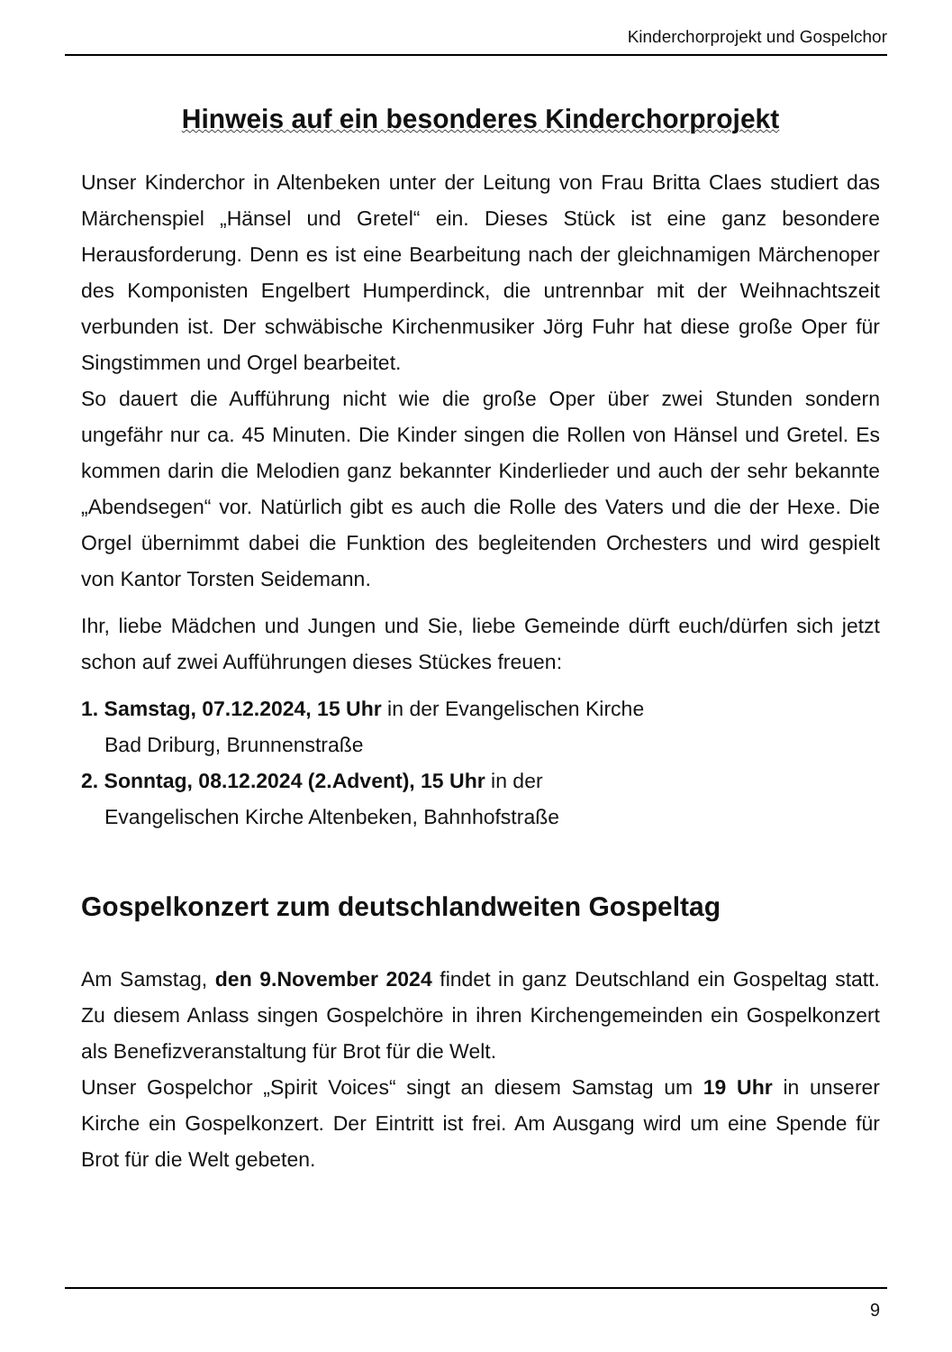Kinderchorprojekt und Gospelchor
Hinweis auf ein besonderes Kinderchorprojekt
Unser Kinderchor in Altenbeken unter der Leitung von Frau Britta Claes studiert das Märchenspiel „Hänsel und Gretel“ ein. Dieses Stück ist eine ganz besondere Herausforderung. Denn es ist eine Bearbeitung nach der gleichnamigen Märchenoper des Komponisten Engelbert Humperdinck, die untrennbar mit der Weihnachtszeit verbunden ist. Der schwäbische Kirchenmusiker Jörg Fuhr hat diese große Oper für Singstimmen und Orgel bearbeitet.
So dauert die Aufführung nicht wie die große Oper über zwei Stunden sondern ungefähr nur ca. 45 Minuten. Die Kinder singen die Rollen von Hänsel und Gretel. Es kommen darin die Melodien ganz bekannter Kinderlieder und auch der sehr bekannte „Abendsegen“ vor. Natürlich gibt es auch die Rolle des Vaters und die der Hexe. Die Orgel übernimmt dabei die Funktion des begleitenden Orchesters und wird gespielt von Kantor Torsten Seidemann.
Ihr, liebe Mädchen und Jungen und Sie, liebe Gemeinde dürft euch/dürfen sich jetzt schon auf zwei Aufführungen dieses Stückes freuen:
1. Samstag, 07.12.2024, 15 Uhr in der Evangelischen Kirche
Bad Driburg, Brunnenstraße
2. Sonntag, 08.12.2024 (2.Advent), 15 Uhr in der
Evangelischen Kirche Altenbeken, Bahnhofstraße
Gospelkonzert zum deutschlandweiten Gospeltag
Am Samstag, den 9.November 2024 findet in ganz Deutschland ein Gospeltag statt. Zu diesem Anlass singen Gospelchöre in ihren Kirchengemeinden ein Gospelkonzert als Benefizveranstaltung für Brot für die Welt.
Unser Gospelchor „Spirit Voices“ singt an diesem Samstag um 19 Uhr in unserer Kirche ein Gospelkonzert. Der Eintritt ist frei. Am Ausgang wird um eine Spende für Brot für die Welt gebeten.
9